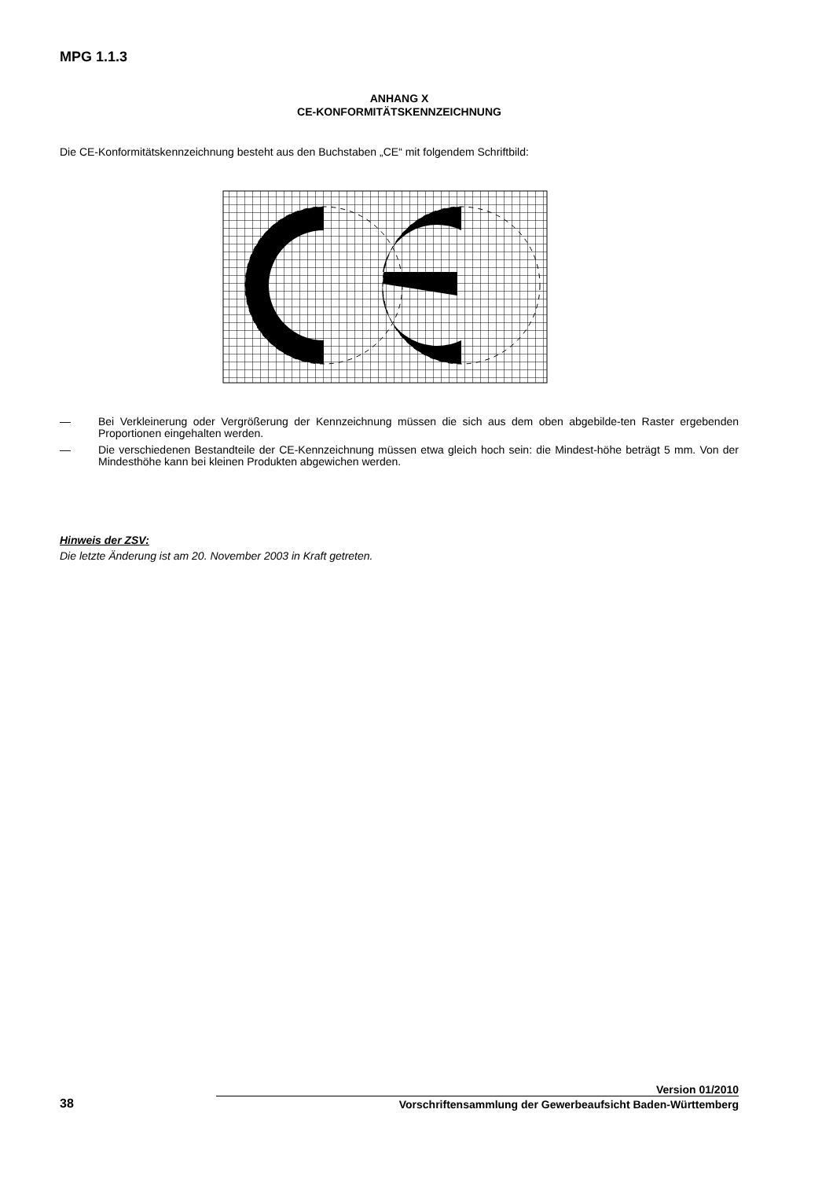MPG 1.1.3
ANHANG X
CE-KONFORMITÄTSKENNZEICHNUNG
Die CE-Konformitätskennzeichnung besteht aus den Buchstaben „CE“ mit folgendem Schriftbild:
— Bei Verkleinerung oder Vergrößerung der Kennzeichnung müssen die sich aus dem oben abgebilde-ten Raster ergebenden Proportionen eingehalten werden.
— Die verschiedenen Bestandteile der CE-Kennzeichnung müssen etwa gleich hoch sein: die Mindest-höhe beträgt 5 mm. Von der Mindesthöhe kann bei kleinen Produkten abgewichen werden.
Hinweis der ZSV:
Die letzte Änderung ist am 20. November 2003 in Kraft getreten.
Version 01/2010
38 Vorschriftensammlung der Gewerbeaufsicht Baden-Württemberg